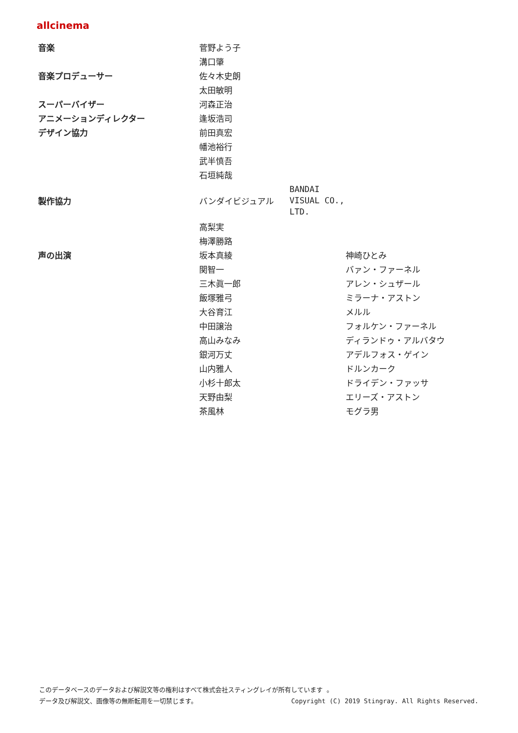allcinema
| 音楽 | 菅野よう子 | | |
| | 溝口肇 | | |
| 音楽プロデューサー | 佐々木史朗 | | |
| | 太田敏明 | | |
| スーパーバイザー | 河森正治 | | |
| アニメーションディレクター | 逢坂浩司 | | |
| デザイン協力 | 前田真宏 | | |
| | 幡池裕行 | | |
| | 武半慎吾 | | |
| | 石垣純哉 | | |
| 製作協力 | バンダイビジュアル | BANDAI VISUAL CO., LTD. | |
| | 高梨実 | | |
| | 梅澤勝路 | | |
| 声の出演 | 坂本真綾 | | 神崎ひとみ |
| | 関智一 | | バァン・ファーネル |
| | 三木眞一郎 | | アレン・シュザール |
| | 飯塚雅弓 | | ミラーナ・アストン |
| | 大谷育江 | | メルル |
| | 中田譲治 | | フォルケン・ファーネル |
| | 高山みなみ | | ディランドゥ・アルバタウ |
| | 銀河万丈 | | アデルフォス・ゲイン |
| | 山内雅人 | | ドルンカーク |
| | 小杉十郎太 | | ドライデン・ファッサ |
| | 天野由梨 | | エリーズ・アストン |
| | 茶風林 | | モグラ男 |
このデータベースのデータおよび解説文等の権利はすべて株式会社スティングレイが所有しています 。
データ及び解説文、画像等の無断転用を一切禁じます。 Copyright (C) 2019 Stingray. All Rights Reserved.